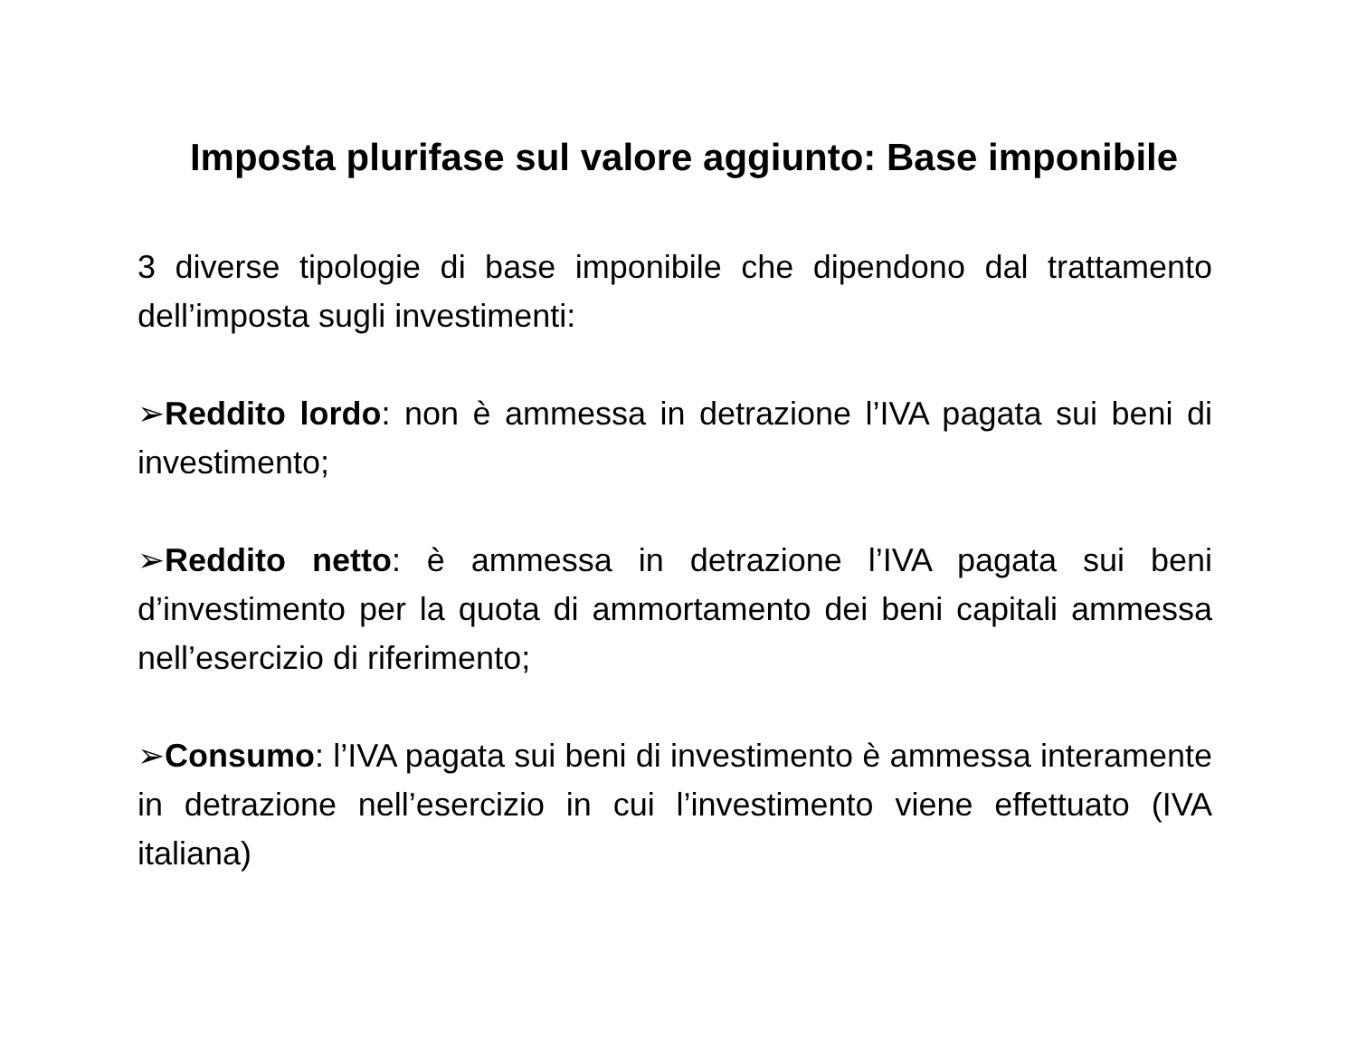Imposta plurifase sul valore aggiunto: Base imponibile
3 diverse tipologie di base imponibile che dipendono dal trattamento dell’imposta sugli investimenti:
➢Reddito lordo: non è ammessa in detrazione l’IVA pagata sui beni di investimento;
➢Reddito netto: è ammessa in detrazione l’IVA pagata sui beni d’investimento per la quota di ammortamento dei beni capitali ammessa nell’esercizio di riferimento;
➢Consumo: l’IVA pagata sui beni di investimento è ammessa interamente in detrazione nell’esercizio in cui l’investimento viene effettuato (IVA italiana)